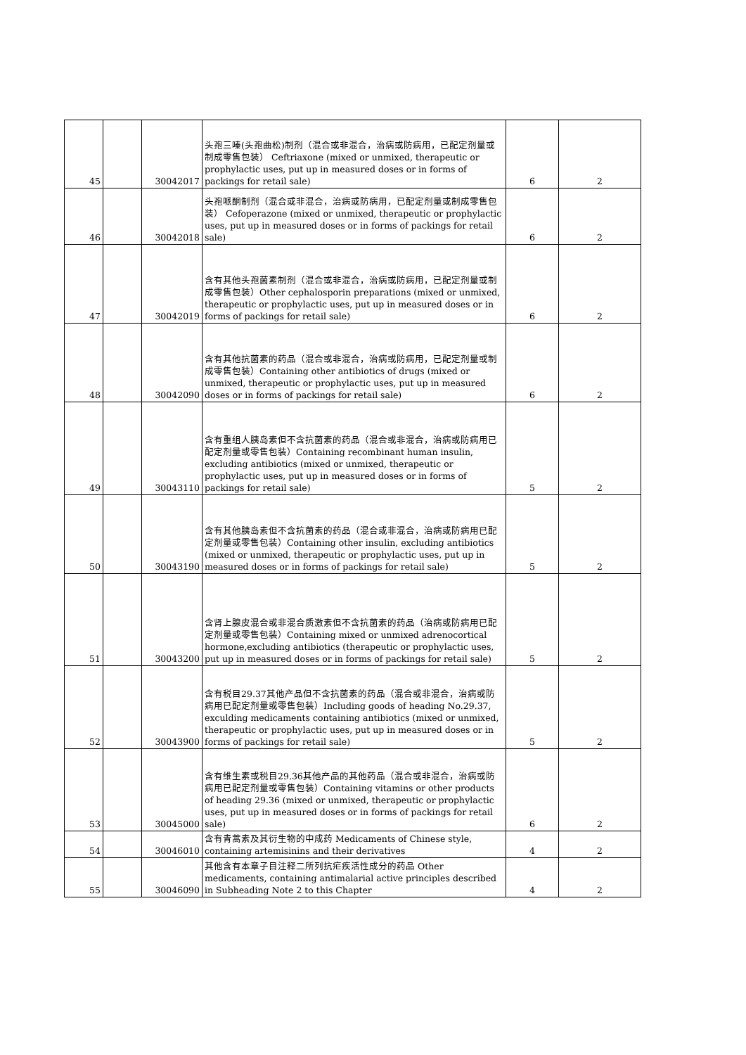| 45 | | 30042017 | 头孢三嗪(头孢曲松)制剂（混合或非混合，治病或防病用，已配定剂量或制成零售包装） Ceftriaxone (mixed or unmixed, therapeutic or prophylactic uses, put up in measured doses or in forms of packings for retail sale) | 6 | 2 |
| 46 | | 30042018 | 头孢哌酮制剂（混合或非混合，治病或防病用，已配定剂量或制成零售包装） Cefoperazone (mixed or unmixed, therapeutic or prophylactic uses, put up in measured doses or in forms of packings for retail sale) | 6 | 2 |
| 47 | | 30042019 | 含有其他头孢菌素制剂（混合或非混合，治病或防病用，已配定剂量或制成零售包装）Other cephalosporin preparations (mixed or unmixed, therapeutic or prophylactic uses, put up in measured doses or in forms of packings for retail sale) | 6 | 2 |
| 48 | | 30042090 | 含有其他抗菌素的药品（混合或非混合，治病或防病用，已配定剂量或制成零售包装）Containing other antibiotics of drugs (mixed or unmixed, therapeutic or prophylactic uses, put up in measured doses or in forms of packings for retail sale) | 6 | 2 |
| 49 | | 30043110 | 含有重组人胰岛素但不含抗菌素的药品（混合或非混合，治病或防病用已配定剂量或零售包装）Containing recombinant human insulin, excluding antibiotics (mixed or unmixed, therapeutic or prophylactic uses, put up in measured doses or in forms of packings for retail sale) | 5 | 2 |
| 50 | | 30043190 | 含有其他胰岛素但不含抗菌素的药品（混合或非混合，治病或防病用已配定剂量或零售包装）Containing other insulin, excluding antibiotics (mixed or unmixed, therapeutic or prophylactic uses, put up in measured doses or in forms of packings for retail sale) | 5 | 2 |
| 51 | | 30043200 | 含肾上腺皮混合或非混合质激素但不含抗菌素的药品（治病或防病用已配定剂量或零售包装）Containing mixed or unmixed adrenocortical hormone,excluding antibiotics (therapeutic or prophylactic uses, put up in measured doses or in forms of packings for retail sale) | 5 | 2 |
| 52 | | 30043900 | 含有税目29.37其他产品但不含抗菌素的药品（混合或非混合，治病或防病用已配定剂量或零售包装）Including goods of heading No.29.37, exculding medicaments containing antibiotics (mixed or unmixed, therapeutic or prophylactic uses, put up in measured doses or in forms of packings for retail sale) | 5 | 2 |
| 53 | | 30045000 | 含有维生素或税目29.36其他产品的其他药品（混合或非混合，治病或防病用已配定剂量或零售包装）Containing vitamins or other products of heading 29.36 (mixed or unmixed, therapeutic or prophylactic uses, put up in measured doses or in forms of packings for retail sale) | 6 | 2 |
| 54 | | 30046010 | 含有青蒿素及其衍生物的中成药 Medicaments of Chinese style, containing artemisinins and their derivatives | 4 | 2 |
| 55 | | 30046090 | 其他含有本章子目注释二所列抗疟疾活性成分的药品 Other medicaments, containing antimalarial active principles described in Subheading Note 2 to this Chapter | 4 | 2 |